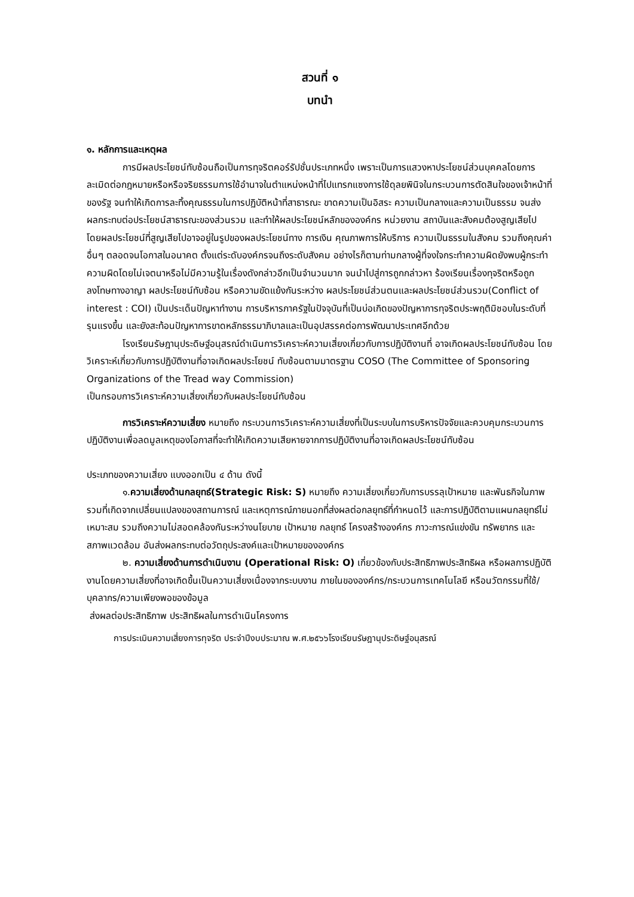สวนที่ ๑
บทนำ
๑. หลักการและเหตุผล
การมีผลประโยชน์ทับซ้อนถือเป็นการทุจริตคอร์รัปชั่นประเภทหนึ่ง เพราะเป็นการแสวงหาประโยชน์ส่วนบุคคลโดยการละเมิดต่อกฎหมายหรือหรือจริยธรรมการใช้อำนาจในตำแหน่งหน้าที่ไปแทรกแซงการใช้ดุลยพินิจในกระบวนการตัดสินใจของเจ้าหน้าที่ของรัฐ จนทำให้เกิดการละทิ้งคุณธรรมในการปฏิบัติหน้าที่สาธารณะ ขาดความเป็นอิสระ ความเป็นกลางและความเป็นธรรม จนส่งผลกระทบต่อประโยชน์สาธารณะของส่วนรวม และทำให้ผลประโยชน์หลักขององค์กร หน่วยงาน สถาบันและสังคมต้องสูญเสียไป โดยผลประโยชน์ที่สูญเสียไปอาจอยู่ในรูปของผลประโยชน์ทาง การเงิน คุณภาพการให้บริการ ความเป็นธรรมในสังคม รวมถึงคุณค่าอื่นๆ ตลอดจนโอกาสในอนาคต ตั้งแต่ระดับองค์กรจนถึงระดับสังคม อย่างไรก็ตามท่ามกลางผู้ที่จงใจกระทำความผิดยังพบผู้กระทำ ความผิดโดยไม่เจตนาหรือไม่มีความรู้ในเรื่องดังกล่าวอีกเป็นจำนวนมาก จนนำไปสู่การถูกกล่าวหา ร้องเรียนเรื่องทุจริตหรือถูกลงโทษทางอาญา ผลประโยชน์ทับซ้อน หรือความขัดแย้งกันระหว่าง ผลประโยชน์ส่วนตนและผลประโยชน์ส่วนรวม(Conflict of interest : COI) เป็นประเด็นปัญหาทำงาน การบริหารภาครัฐในปัจจุบันที่เป็นบ่อเกิดของปัญหาการทุจริตประพฤติมิชอบในระดับที่รุนแรงขึ้น และยังสะท้อนปัญหาการขาดหลักธรรมาภิบาลและเป็นอุปสรรคต่อการพัฒนาประเทศอีกด้วย
โรงเรียนรัษฎานุประดิษฐ์อนุสรณ์ดำเนินการวิเคราะห์ความเสี่ยงเกี่ยวกับการปฏิบัติงานที่ อาจเกิดผลประโยชน์ทับซ้อน โดยวิเคราะห์เกี่ยวกับการปฏิบัติงานที่อาจเกิดผลประโยชน์ ทับซ้อนตามมาตรฐาน COSO (The Committee of Sponsoring Organizations of the Tread way Commission)
เป็นกรอบการวิเคราะห์ความเสี่ยงเกี่ยวกับผลประโยชน์ทับซ้อน
การวิเคราะห์ความเสี่ยง หมายถึง กระบวนการวิเคราะห์ความเสี่ยงที่เป็นระบบในการบริหารปัจจัยและควบคุมกระบวนการปฏิบัติงานเพื่อลดมูลเหตุของโอกาสที่จะทำให้เกิดความเสียหายจากการปฏิบัติงานที่อาจเกิดผลประโยชน์ทับซ้อน
ประเภทของความเสี่ยง แบงออกเป็น ๔ ด้าน ดังนี้
๑.ความเสี่ยงด้านกลยุทธ์(Strategic Risk: S) หมายถึง ความเสี่ยงเกี่ยวกับการบรรลุเป้าหมาย และพันธกิจในภาพรวมที่เกิดจากเปลี่ยนแปลงของสถานการณ์ และเหตุการณ์ภายนอกที่ส่งผลต่อกลยุทธ์ที่กำหนดไว้ และการปฏิบัติตามแผนกลยุทธ์ไม่เหมาะสม รวมถึงความไม่สอดคล้องกันระหว่างนโยบาย เป้าหมาย กลยุทธ์ โครงสร้างองค์กร ภาวะการณ์แข่งขัน ทรัพยากร และ สภาพแวดล้อม อันส่งผลกระทบต่อวัตถุประสงค์และเป้าหมายขององค์กร
๒. ความเสี่ยงด้านการดำเนินงาน (Operational Risk: O) เกี่ยวข้องกับประสิทธิภาพประสิทธิผล หรือผลการปฏิบัติงานโดยความเสี่ยงที่อาจเกิดขึ้นเป็นความเสี่ยงเนื่องจากระบบงาน ภายในขององค์กร/กระบวนการเทคโนโลยี หรือนวัตกรรมที่ใช้/บุคลากร/ความเพียงพอของข้อมูล
ส่งผลต่อประสิทธิภาพ ประสิทธิผลในการดำเนินโครงการ
การประเมินความเสี่ยงการทุจริต ประจำปีงบประมาณ พ.ศ.๒๕๖๖โรงเรียนรัษฎานุประดิษฐ์อนุสรณ์